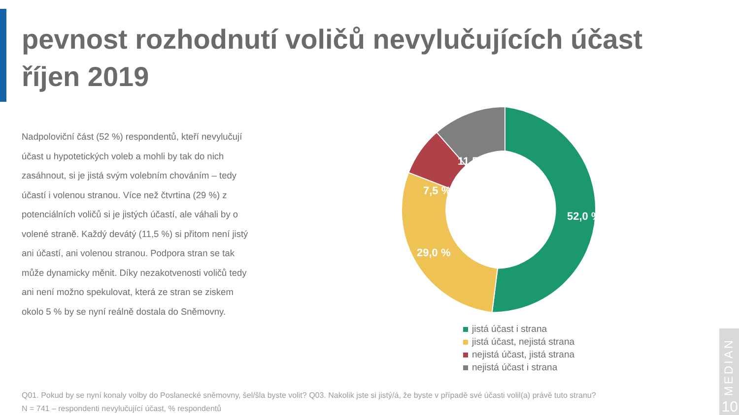pevnost rozhodnutí voličů nevylučujících účast
říjen 2019
Nadpoloviční část (52 %) respondentů, kteří nevylučují účast u hypotetických voleb a mohli by tak do nich zasáhnout, si je jistá svým volebním chováním – tedy účastí i volenou stranou. Více než čtvrtina (29 %) z potenciálních voličů si je jistých účastí, ale váhali by o volené straně. Každý devátý (11,5 %) si přitom není jistý ani účastí, ani volenou stranou. Podpora stran se tak může dynamicky měnit. Díky nezakotvenosti voličů tedy ani není možno spekulovat, která ze stran se ziskem okolo 5 % by se nyní reálně dostala do Sněmovny.
52,0 %
29,0 %
7,5 %
11,5 %
jistá účast i strana
jistá účast, nejistá strana
nejistá účast, jistá strana
nejistá účast i strana
Q01. Pokud by se nyní konaly volby do Poslanecké sněmovny, šel/šla byste volit? Q03. Nakolik jste si jistý/á, že byste v případě své účasti volil(a) právě tuto stranu?
N = 741 – respondenti nevylučující účast, % respondentů
MEDIAN
10